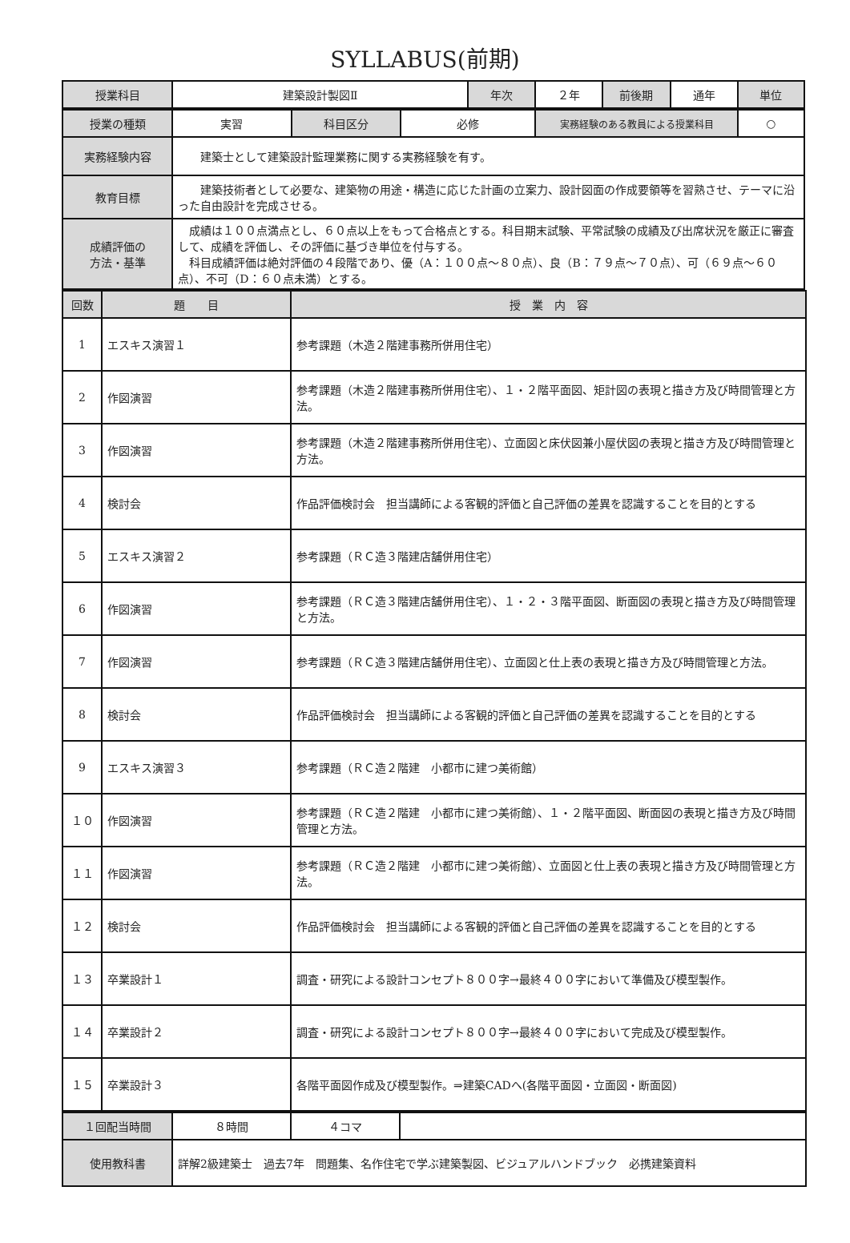SYLLABUS(前期)
| 授業科目 | 建築設計製図Ⅱ | 年次 | ２年 | 前後期 | 通年 | 単位 |
| 授業の種類 | 実習 | 科目区分 | 必修 | 実務経験のある教員による授業科目 | ○ |
| 実務経験内容 | 建築士として建築設計監理業務に関する実務経験を有す。 | | | | |
| 教育目標 | 建築技術者として必要な、建築物の用途・構造に応じた計画の立案力、設計図面の作成要領等を習熟させ、テーマに沿った自由設計を完成させる。 | | | | |
| 成績評価の 方法・基準 | 成績は１００点満点とし、６０点以上をもって合格点とする。科目期末試験、平常試験の成績及び出席状況を厳正に審査して、成績を評価し、その評価に基づき単位を付与する。 科目成績評価は絶対評価の４段階であり、優（A：１００点～８０点）、良（B：７９点～７０点）、可（６９点～６０点）、不可（D：６０点未満）とする。 | | | | |
| 回数 | 題 目 | 授 業 内 容 |
| --- | --- | --- |
| 1 | エスキス演習１ | 参考課題（木造２階建事務所併用住宅） |
| 2 | 作図演習 | 参考課題（木造２階建事務所併用住宅）、１・２階平面図、矩計図の表現と描き方及び時間管理と方法。 |
| 3 | 作図演習 | 参考課題（木造２階建事務所併用住宅）、立面図と床伏図兼小屋伏図の表現と描き方及び時間管理と方法。 |
| 4 | 検討会 | 作品評価検討会 担当講師による客観的評価と自己評価の差異を認識することを目的とする |
| 5 | エスキス演習２ | 参考課題（ＲＣ造３階建店舗併用住宅） |
| 6 | 作図演習 | 参考課題（ＲＣ造３階建店舗併用住宅）、１・２・３階平面図、断面図の表現と描き方及び時間管理と方法。 |
| 7 | 作図演習 | 参考課題（ＲＣ造３階建店舗併用住宅）、立面図と仕上表の表現と描き方及び時間管理と方法。 |
| 8 | 検討会 | 作品評価検討会 担当講師による客観的評価と自己評価の差異を認識することを目的とする |
| 9 | エスキス演習３ | 参考課題（ＲＣ造２階建 小都市に建つ美術館） |
| １０ | 作図演習 | 参考課題（ＲＣ造２階建 小都市に建つ美術館）、１・２階平面図、断面図の表現と描き方及び時間管理と方法。 |
| １１ | 作図演習 | 参考課題（ＲＣ造２階建 小都市に建つ美術館）、立面図と仕上表の表現と描き方及び時間管理と方法。 |
| １２ | 検討会 | 作品評価検討会 担当講師による客観的評価と自己評価の差異を認識することを目的とする |
| １３ | 卒業設計１ | 調査・研究による設計コンセプト８００字→最終４００字において準備及び模型製作。 |
| １４ | 卒業設計２ | 調査・研究による設計コンセプト８００字→最終４００字において完成及び模型製作。 |
| １５ | 卒業設計３ | 各階平面図作成及び模型製作。⇒建築CADへ(各階平面図・立面図・断面図) |
| １回配当時間 | ８時間 | ４コマ | |
| 使用教科書 | 詳解2級建築士 過去7年 問題集、名作住宅で学ぶ建築製図、ビジュアルハンドブック 必携建築資料 | | |